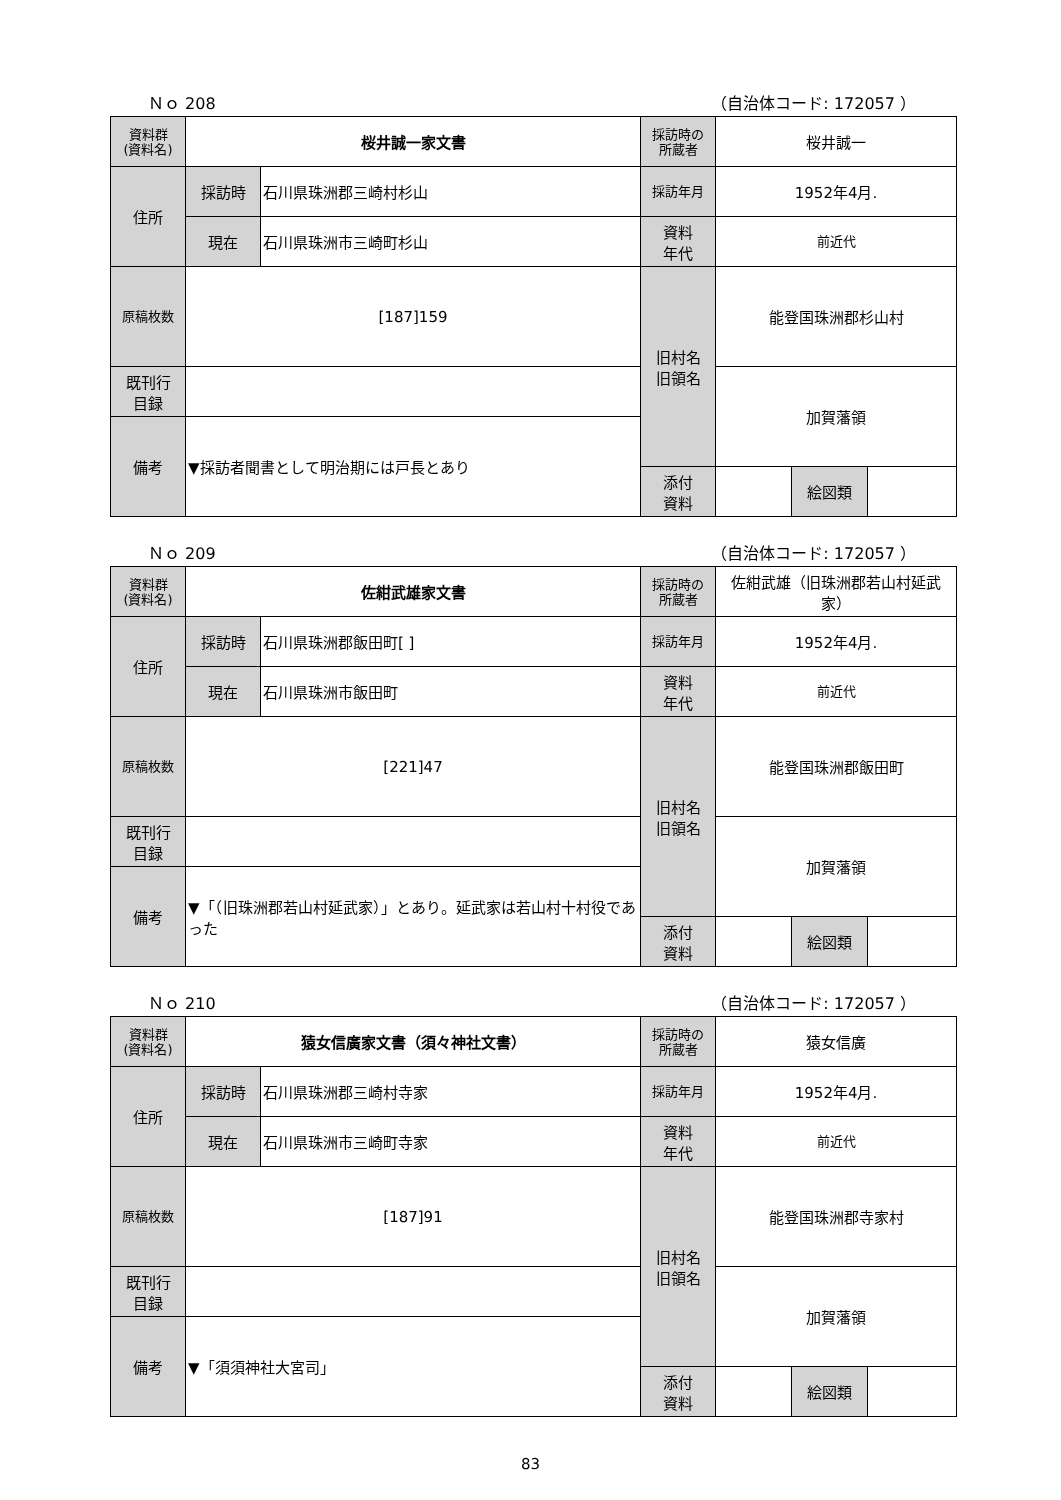Ｎｏ 208 （自治体コード: 172057 ）
| 資料群 (資料名) | 桜井誠一家文書 | | 採訪時の 所蔵者 | 桜井誠一 | | |
| 住所 | 採訪時 | 石川県珠洲郡三崎村杉山 | 採訪年月 | 1952年4月. | | |
| | 現在 | 石川県珠洲市三崎町杉山 | 資料 年代 | 前近代 | | |
| 原稿枚数 | [187]159 | | 旧村名 旧領名 | 能登国珠洲郡杉山村 | | |
| 既刊行 目録 | | | | 加賀藩領 | | |
| 備考 | ▼採訪者聞書として明治期には戸長とあり | | | | | |
| | | | 添付 資料 | | 絵図類 | |
Ｎｏ 209 （自治体コード: 172057 ）
| 資料群 (資料名) | 佐紺武雄家文書 | | 採訪時の 所蔵者 | 佐紺武雄（旧珠洲郡若山村延武家） | | |
| 住所 | 採訪時 | 石川県珠洲郡飯田町[ ] | 採訪年月 | 1952年4月. | | |
| | 現在 | 石川県珠洲市飯田町 | 資料 年代 | 前近代 | | |
| 原稿枚数 | [221]47 | | 旧村名 旧領名 | 能登国珠洲郡飯田町 | | |
| 既刊行 目録 | | | | 加賀藩領 | | |
| 備考 | ▼「（旧珠洲郡若山村延武家）」とあり。延武家は若山村十村役であった | | | | | |
| | | | 添付 資料 | | 絵図類 | |
Ｎｏ 210 （自治体コード: 172057 ）
| 資料群 (資料名) | 猿女信廣家文書（須々神社文書） | | 採訪時の 所蔵者 | 猿女信廣 | | |
| 住所 | 採訪時 | 石川県珠洲郡三崎村寺家 | 採訪年月 | 1952年4月. | | |
| | 現在 | 石川県珠洲市三崎町寺家 | 資料 年代 | 前近代 | | |
| 原稿枚数 | [187]91 | | 旧村名 旧領名 | 能登国珠洲郡寺家村 | | |
| 既刊行 目録 | | | | 加賀藩領 | | |
| 備考 | ▼「須須神社大宮司」 | | | | | |
| | | | 添付 資料 | | 絵図類 | |
83